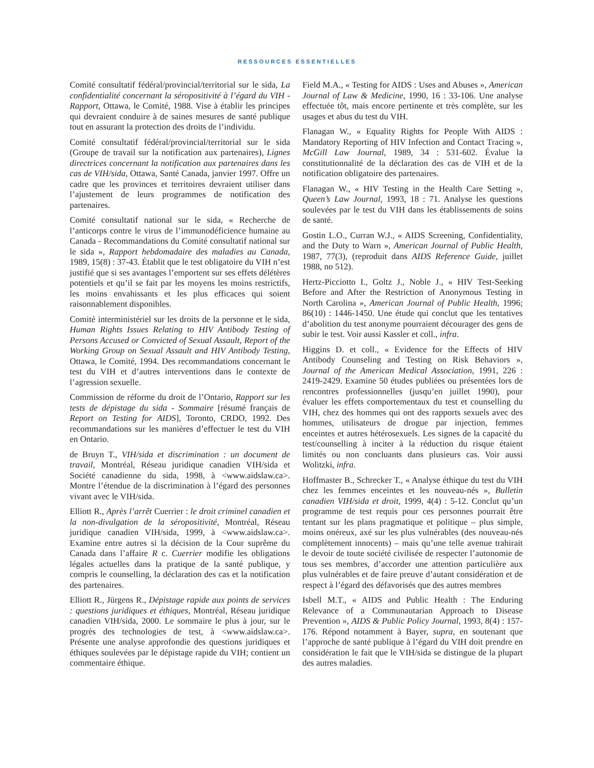RESSOURCES ESSENTIELLES
Comité consultatif fédéral/provincial/territorial sur le sida, La confidentialité concernant la séropositivité à l’égard du VIH - Rapport, Ottawa, le Comité, 1988. Vise à établir les principes qui devraient conduire à de saines mesures de santé publique tout en assurant la protection des droits de l’individu.
Comité consultatif fédéral/provincial/territorial sur le sida (Groupe de travail sur la notification aux partenaires), Lignes directrices concernant la notification aux partenaires dans les cas de VIH/sida, Ottawa, Santé Canada, janvier 1997. Offre un cadre que les provinces et territoires devraient utiliser dans l’ajustement de leurs programmes de notification des partenaires.
Comité consultatif national sur le sida, « Recherche de l’anticorps contre le virus de l’immunodéficience humaine au Canada - Recommandations du Comité consultatif national sur le sida », Rapport hebdomadaire des maladies au Canada, 1989, 15(8) : 37-43. Établit que le test obligatoire du VIH n’est justifié que si ses avantages l’emportent sur ses effets délétères potentiels et qu’il se fait par les moyens les moins restrictifs, les moins envahissants et les plus efficaces qui soient raisonnablement disponibles.
Comité interministériel sur les droits de la personne et le sida, Human Rights Issues Relating to HIV Antibody Testing of Persons Accused or Convicted of Sexual Assault, Report of the Working Group on Sexual Assault and HIV Antibody Testing, Ottawa, le Comité, 1994. Des recommandations concernant le test du VIH et d’autres interventions dans le contexte de l’agression sexuelle.
Commission de réforme du droit de l’Ontario, Rapport sur les tests de dépistage du sida - Sommaire [résumé français de Report on Testing for AIDS], Toronto, CRDO, 1992. Des recommandations sur les manières d’effectuer le test du VIH en Ontario.
de Bruyn T., VIH/sida et discrimination : un document de travail, Montréal, Réseau juridique canadien VIH/sida et Société canadienne du sida, 1998, à <www.aidslaw.ca>. Montre l’étendue de la discrimination à l’égard des personnes vivant avec le VIH/sida.
Elliott R., Après l’arrêt Cuerrier : le droit criminel canadien et la non-divulgation de la séropositivité, Montréal, Réseau juridique canadien VIH/sida, 1999, à <www.aidslaw.ca>. Examine entre autres si la décision de la Cour suprême du Canada dans l’affaire R c. Cuerrier modifie les obligations légales actuelles dans la pratique de la santé publique, y compris le counselling, la déclaration des cas et la notification des partenaires.
Elliott R., Jürgens R., Dépistage rapide aux points de services : questions juridiques et éthiques, Montréal, Réseau juridique canadien VIH/sida, 2000. Le sommaire le plus à jour, sur le progrès des technologies de test, à <www.aidslaw.ca>. Présente une analyse approfondie des questions juridiques et éthiques soulevées par le dépistage rapide du VIH; contient un commentaire éthique.
Field M.A., « Testing for AIDS : Uses and Abuses », American Journal of Law & Medicine, 1990, 16 : 33-106. Une analyse effectuée tôt, mais encore pertinente et très complète, sur les usages et abus du test du VIH.
Flanagan W., « Equality Rights for People With AIDS : Mandatory Reporting of HIV Infection and Contact Tracing », McGill Law Journal, 1989, 34 : 531-602. Évalue la constitutionnalité de la déclaration des cas de VIH et de la notification obligatoire des partenaires.
Flanagan W., « HIV Testing in the Health Care Setting », Queen’s Law Journal, 1993, 18 : 71. Analyse les questions soulevées par le test du VIH dans les établissements de soins de santé.
Gostin L.O., Curran W.J., « AIDS Screening, Confidentiality, and the Duty to Warn », American Journal of Public Health, 1987, 77(3), (reproduit dans AIDS Reference Guide, juillet 1988, no 512).
Hertz-Picciotto I., Goltz J., Noble J., « HIV Test-Seeking Before and After the Restriction of Anonymous Testing in North Carolina », American Journal of Public Health, 1996; 86(10) : 1446-1450. Une étude qui conclut que les tentatives d’abolition du test anonyme pourraient décourager des gens de subir le test. Voir aussi Kassler et coll., infra.
Higgins D. et coll., « Evidence for the Effects of HIV Antibody Counseling and Testing on Risk Behaviors », Journal of the American Medical Association, 1991, 226 : 2419-2429. Examine 50 études publiées ou présentées lors de rencontres professionnelles (jusqu’en juillet 1990), pour évaluer les effets comportementaux du test et counselling du VIH, chez des hommes qui ont des rapports sexuels avec des hommes, utilisateurs de drogue par injection, femmes enceintes et autres hétérosexuels. Les signes de la capacité du test/counselling à inciter à la réduction du risque étaient limités ou non concluants dans plusieurs cas. Voir aussi Wolitzki, infra.
Hoffmaster B., Schrecker T., « Analyse éthique du test du VIH chez les femmes enceintes et les nouveau-nés », Bulletin canadien VIH/sida et droit, 1999, 4(4) : 5-12. Conclut qu’un programme de test requis pour ces personnes pourrait être tentant sur les plans pragmatique et politique – plus simple, moins onéreux, axé sur les plus vulnérables (des nouveau-nés complètement innocents) – mais qu’une telle avenue trahirait le devoir de toute société civilisée de respecter l’autonomie de tous ses membres, d’accorder une attention particulière aux plus vulnérables et de faire preuve d’autant considération et de respect à l’égard des défavorisés que des autres membres
Isbell M.T., « AIDS and Public Health : The Enduring Relevance of a Communautarian Approach to Disease Prevention », AIDS & Public Policy Journal, 1993, 8(4) : 157-176. Répond notamment à Bayer, supra, en soutenant que l’approche de santé publique à l’égard du VIH doit prendre en considération le fait que le VIH/sida se distingue de la plupart des autres maladies.